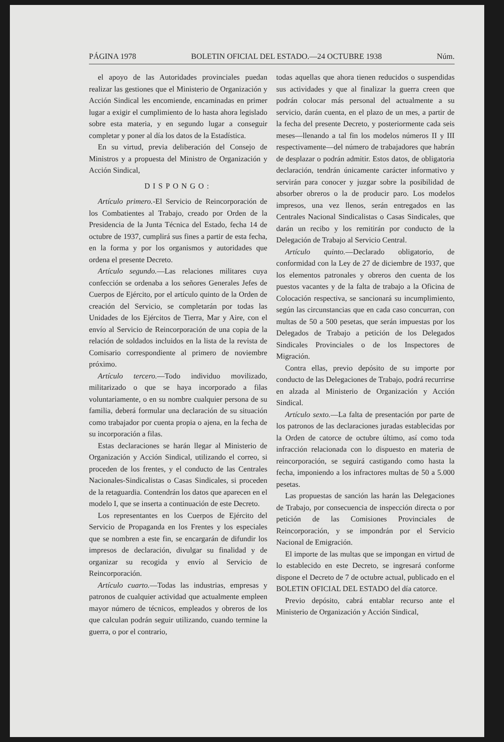PÁGINA 1978 BOLETIN OFICIAL DEL ESTADO.—24 OCTUBRE 1938 Núm.
el apoyo de las Autoridades provinciales puedan realizar las gestiones que el Ministerio de Organización y Acción Sindical les encomiende, encaminadas en primer lugar a exigir el cumplimiento de lo hasta ahora legislado sobre esta materia, y en segundo lugar a conseguir completar y poner al día los datos de la Estadística.
En su virtud, previa deliberación del Consejo de Ministros y a propuesta del Ministro de Organización y Acción Sindical,
DISPONGO:
Artículo primero.-El Servicio de Reincorporación de los Combatientes al Trabajo, creado por Orden de la Presidencia de la Junta Técnica del Estado, fecha 14 de octubre de 1937, cumplirá sus fines a partir de esta fecha, en la forma y por los organismos y autoridades que ordena el presente Decreto.
Artículo segundo.—Las relaciones militares cuya confección se ordenaba a los señores Generales Jefes de Cuerpos de Ejército, por el artículo quinto de la Orden de creación del Servicio, se completarán por todas las Unidades de los Ejércitos de Tierra, Mar y Aire, con el envío al Servicio de Reincorporación de una copia de la relación de soldados incluidos en la lista de la revista de Comisario correspondiente al primero de noviembre próximo.
Artículo tercero.—Todo individuo movilizado, militarizado o que se haya incorporado a filas voluntariamente, o en su nombre cualquier persona de su familia, deberá formular una declaración de su situación como trabajador por cuenta propia o ajena, en la fecha de su incorporación a filas.
Estas declaraciones se harán llegar al Ministerio de Organización y Acción Sindical, utilizando el correo, si proceden de los frentes, y el conducto de las Centrales Nacionales-Sindicalistas o Casas Sindicales, si proceden de la retaguardia. Contendrán los datos que aparecen en el modelo I, que se inserta a continuación de este Decreto.
Los representantes en los Cuerpos de Ejército del Servicio de Propaganda en los Frentes y los especiales que se nombren a este fin, se encargarán de difundir los impresos de declaración, divulgar su finalidad y de organizar su recogida y envío al Servicio de Reincorporación.
Artículo cuarto.—Todas las industrias, empresas y patronos de cualquier actividad que actualmente empleen mayor número de técnicos, empleados y obreros de los que calculan podrán seguir utilizando, cuando termine la guerra, o por el contrario,
todas aquellas que ahora tienen reducidos o suspendidas sus actividades y que al finalizar la guerra creen que podrán colocar más personal del actualmente a su servicio, darán cuenta, en el plazo de un mes, a partir de la fecha del presente Decreto, y posteriormente cada seis meses—llenando a tal fin los modelos números II y III respectivamente—del número de trabajadores que habrán de desplazar o podrán admitir. Estos datos, de obligatoria declaración, tendrán únicamente carácter informativo y servirán para conocer y juzgar sobre la posibilidad de absorber obreros o la de producir paro. Los modelos impresos, una vez llenos, serán entregados en las Centrales Nacional Sindicalistas o Casas Sindicales, que darán un recibo y los remitirán por conducto de la Delegación de Trabajo al Servicio Central.
Artículo quinto.—Declarado obligatorio, de conformidad con la Ley de 27 de diciembre de 1937, que los elementos patronales y obreros den cuenta de los puestos vacantes y de la falta de trabajo a la Oficina de Colocación respectiva, se sancionará su incumplimiento, según las circunstancias que en cada caso concurran, con multas de 50 a 500 pesetas, que serán impuestas por los Delegados de Trabajo a petición de los Delegados Sindicales Provinciales o de los Inspectores de Migración.
Contra ellas, previo depósito de su importe por conducto de las Delegaciones de Trabajo, podrá recurrirse en alzada al Ministerio de Organización y Acción Sindical.
Artículo sexto.—La falta de presentación por parte de los patronos de las declaraciones juradas establecidas por la Orden de catorce de octubre último, así como toda infracción relacionada con lo dispuesto en materia de reincorporación, se seguirá castigando como hasta la fecha, imponiendo a los infractores multas de 50 a 5.000 pesetas.
Las propuestas de sanción las harán las Delegaciones de Trabajo, por consecuencia de inspección directa o por petición de las Comisiones Provinciales de Reincorporación, y se impondrán por el Servicio Nacional de Emigración.
El importe de las multas que se impongan en virtud de lo establecido en este Decreto, se ingresará conforme dispone el Decreto de 7 de octubre actual, publicado en el BOLETIN OFICIAL DEL ESTADO del día catorce.
Previo depósito, cabrá entablar recurso ante el Ministerio de Organización y Acción Sindical,